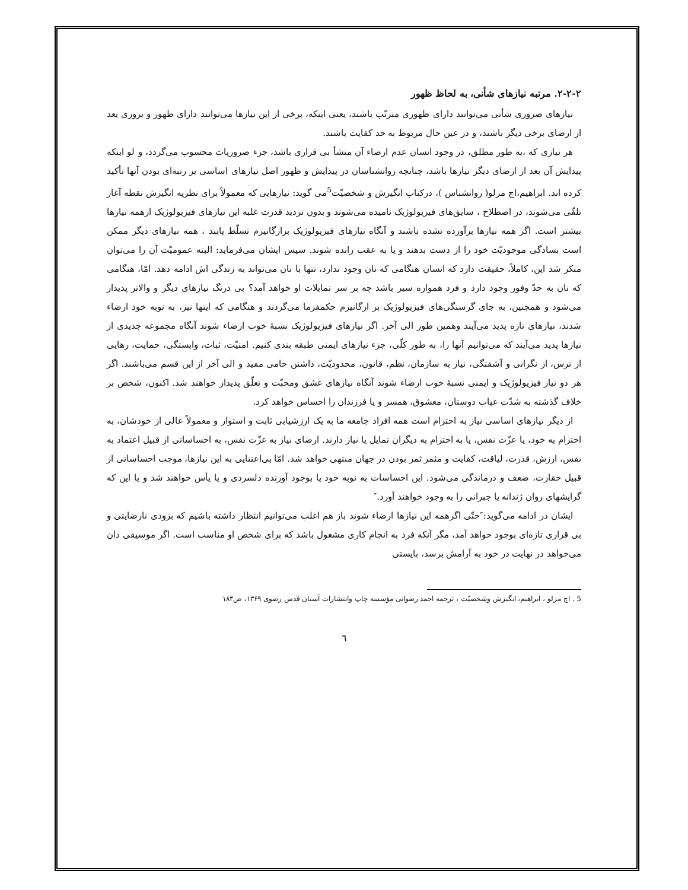۲-۲-۲. مرتبه نیازهای شأنی، به لحاظ ظهور
نیازهای ضروری شأنی می‌توانند دارای ظهوری مترتّب باشند، یعنی اینکه، برخی از این نیازها می‌توانند دارای ظهور و بروزی بعد از ارضای برخی دیگر باشند، و در عین حال مربوط به حد کفایت باشند.
هر نیازی که ،به طور مطلق، در وجود انسان عدم ارضاء آن منشأ بی قراری باشد، جزء ضروریات محسوب می‌گردد، و لو اینکه پیدایش آن بعد از ارضای دیگر نیازها باشد، چنانچه روانشناسان در پیدایش و ظهور اصل نیازهای اساسی بر رتبه‌ای بودن آنها تأکید کرده اند. ابراهیم،اچ مزلو( روانشناس )، درکتاب انگیزش و شخصیّت<sup>5</sup>می گوید: نیازهایی که معمولاً برای نظریه انگیزش نقطه آغاز تلقّی می‌شوند، در اصطلاح ، سایق‌های فیزیولوژیک نامیده می‌شوند و بدون تردید قدرت غلبه این نیازهای فیزیولوژیک ازهمه نیازها بیشتر است. اگر همه نیازها برآورده نشده باشند و آنگاه نیازهای فیزیولوژیک برارگانیزم تسلّط یابند ، همه نیازهای دیگر ممکن است بسادگی موجودیّت خود را از دست بدهند و یا به عقب رانده شوند. سپس ایشان می‌فرماید: البته عمومیّت آن را می‌توان منکر شد این، کاملاً، حقیقت دارد که انسان هنگامی که نان وجود ندارد، تنها با نان می‌تواند به زندگی اش ادامه دهد. امّا، هنگامی که نان به حدّ وفور وجود دارد و فرد همواره سیر باشد چه بر سر تمایلات او خواهد آمد؟ بی درنگ نیازهای دیگر و والاتر پدیدار می‌شود و همچنین، به جای گرسنگی‌های فیزیولوژیک بر ارگانیزم حکمفرما می‌گردند و هنگامی که اینها نیز، به نوبه خود ارضاء شدند، نیازهای تازه پدید می‌آیند وهمین طور الی آخر. اگر نیازهای فیزیولوژیک نسبهٔ خوب ارضاء شوند آنگاه مجموعه جدیدی از نیازها پدید می‌آیند که می‌توانیم آنها را، به طور کلّی، جزء نیازهای ایمنی طبقه بندی کنیم. امنیّت، ثبات، وابستگی، حمایت، رهایی از ترس، از نگرانی و آشفتگی، نیاز به سازمان، نظم، قانون، محدودیّت، داشتن حامی مفید و الی آخر از این قسم می‌باشند. اگر هر دو نیاز فیزیولوژیک و ایمنی نسبهٔ خوب ارضاء شوند آنگاه نیازهای عشق ومحبّت و تعلّق پدیدار خواهند شد. اکنون، شخص بر خلاف گذشته به شدّت غیاب دوستان، معشوق، همسر و یا فرزندان را احساس خواهد کرد.
از دیگر نیازهای اساسی نیاز به احترام است همه افراد جامعه ما به یک ارزشیابی ثابت و استوار و معمولاً عالی از خودشان، به احترام به خود، یا عزّت نفس، یا به احترام به دیگران تمایل یا نیاز دارند. ارضای نیاز به عزّت نفس، به احساساتی از قبیل اعتماد به نفس، ارزش، قدرت، لیاقت، کفایت و مثمر ثمر بودن در جهان منتهی خواهد شد. امّا بی‌اعتنایی به این نیازها، موجب احساساتی از قبیل حقارت، ضعف و درماندگی می‌شود. این احساسات به نوبه خود یا بوجود آورنده دلسردی و یا یأس خواهند شد و یا این که گرایشهای روان ژندانه یا جبرانی را به وجود خواهند آورد.″
ایشان در ادامه می‌گوید:″حتّی اگرهمه این نیازها ارضاء شوند باز هم اغلب می‌توانیم انتظار داشته باشیم که بزودی نارضایتی و بی قراری تازه‌ای بوجود خواهد آمد، مگر آنکه فرد به انجام کاری مشغول باشد که برای شخص او مناسب است. اگر موسیقی دان می‌خواهد در نهایت در خود به آرامش برسد، بایستی
5 . اچ مزلو ، ابراهیم، انگیزش وشخصیّت ، ترجمه احمد رضوانی مؤسسه چاپ وانتشارات آستان قدس رضوی ۱۳۶۹، ص۱۸۳
٦